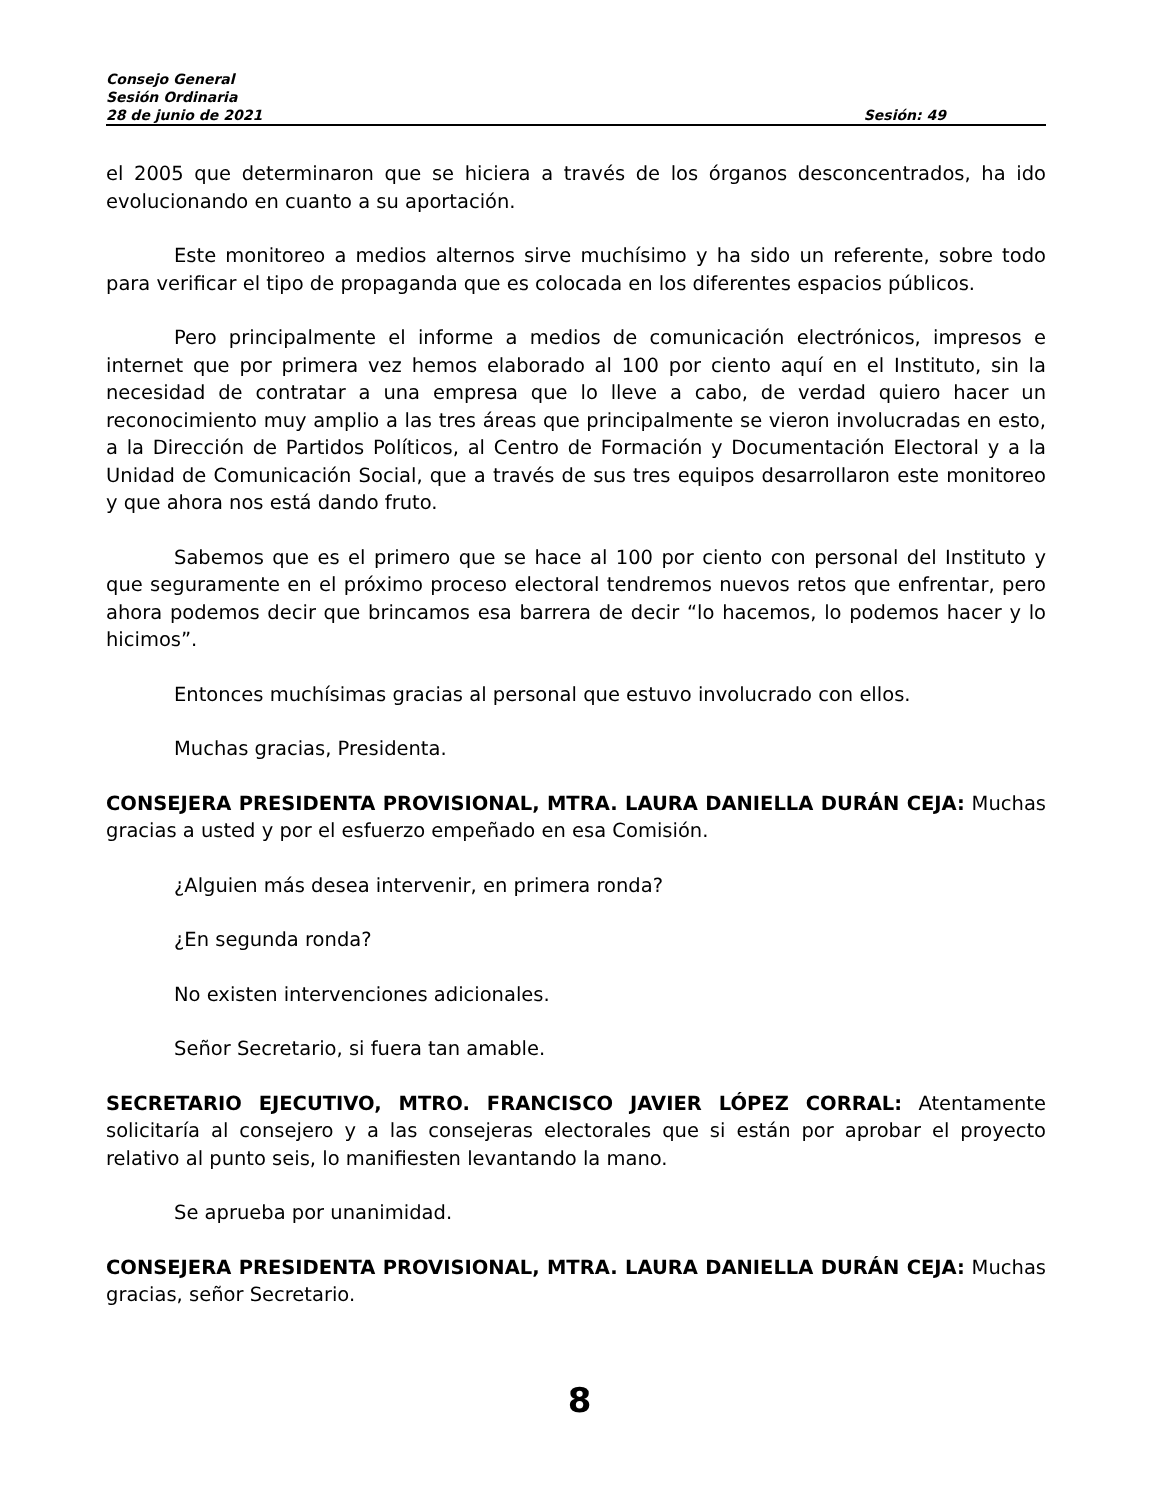Consejo General
Sesión Ordinaria
28 de junio de 2021 Sesión: 49
el 2005 que determinaron que se hiciera a través de los órganos desconcentrados, ha ido evolucionando en cuanto a su aportación.
Este monitoreo a medios alternos sirve muchísimo y ha sido un referente, sobre todo para verificar el tipo de propaganda que es colocada en los diferentes espacios públicos.
Pero principalmente el informe a medios de comunicación electrónicos, impresos e internet que por primera vez hemos elaborado al 100 por ciento aquí en el Instituto, sin la necesidad de contratar a una empresa que lo lleve a cabo, de verdad quiero hacer un reconocimiento muy amplio a las tres áreas que principalmente se vieron involucradas en esto, a la Dirección de Partidos Políticos, al Centro de Formación y Documentación Electoral y a la Unidad de Comunicación Social, que a través de sus tres equipos desarrollaron este monitoreo y que ahora nos está dando fruto.
Sabemos que es el primero que se hace al 100 por ciento con personal del Instituto y que seguramente en el próximo proceso electoral tendremos nuevos retos que enfrentar, pero ahora podemos decir que brincamos esa barrera de decir “lo hacemos, lo podemos hacer y lo hicimos”.
Entonces muchísimas gracias al personal que estuvo involucrado con ellos.
Muchas gracias, Presidenta.
CONSEJERA PRESIDENTA PROVISIONAL, MTRA. LAURA DANIELLA DURÁN CEJA: Muchas gracias a usted y por el esfuerzo empeñado en esa Comisión.
¿Alguien más desea intervenir, en primera ronda?
¿En segunda ronda?
No existen intervenciones adicionales.
Señor Secretario, si fuera tan amable.
SECRETARIO EJECUTIVO, MTRO. FRANCISCO JAVIER LÓPEZ CORRAL: Atentamente solicitaría al consejero y a las consejeras electorales que si están por aprobar el proyecto relativo al punto seis, lo manifiesten levantando la mano.
Se aprueba por unanimidad.
CONSEJERA PRESIDENTA PROVISIONAL, MTRA. LAURA DANIELLA DURÁN CEJA: Muchas gracias, señor Secretario.
8